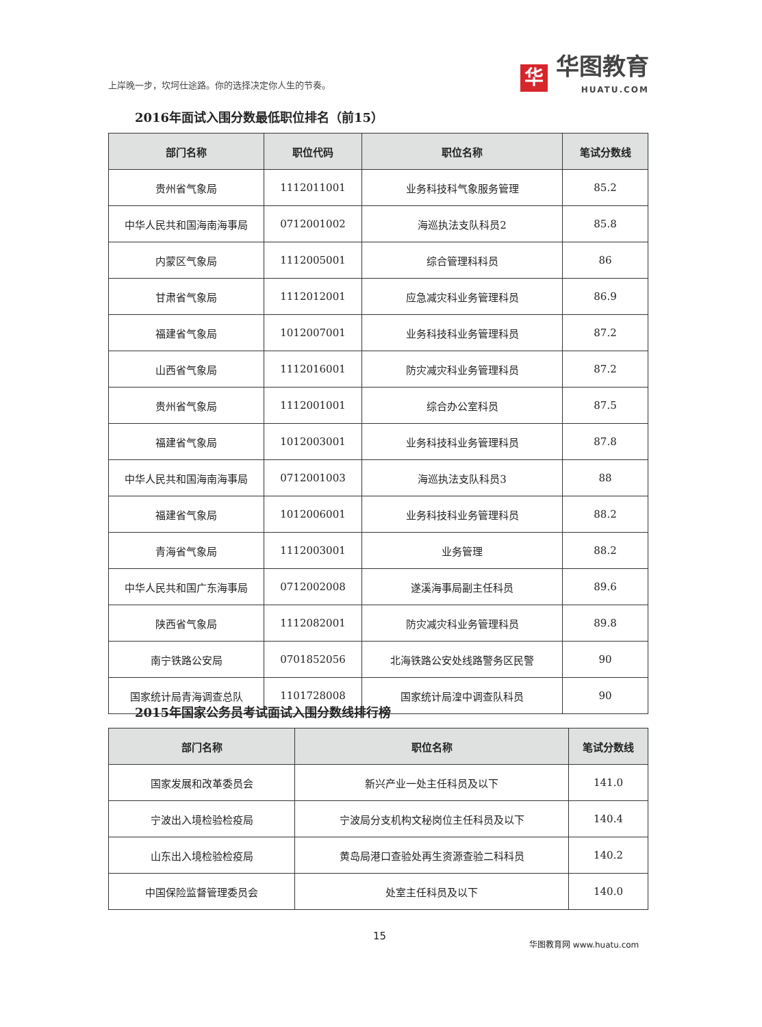上岸晚一步，坎坷仕途路。你的选择决定你人生的节奏。
华
华图教育
HUATU.COM
2016年面试入围分数最低职位排名（前15）
| 部门名称 | 职位代码 | 职位名称 | 笔试分数线 |
| --- | --- | --- | --- |
| 贵州省气象局 | 1112011001 | 业务科技科气象服务管理 | 85.2 |
| 中华人民共和国海南海事局 | 0712001002 | 海巡执法支队科员2 | 85.8 |
| 内蒙区气象局 | 1112005001 | 综合管理科科员 | 86 |
| 甘肃省气象局 | 1112012001 | 应急减灾科业务管理科员 | 86.9 |
| 福建省气象局 | 1012007001 | 业务科技科业务管理科员 | 87.2 |
| 山西省气象局 | 1112016001 | 防灾减灾科业务管理科员 | 87.2 |
| 贵州省气象局 | 1112001001 | 综合办公室科员 | 87.5 |
| 福建省气象局 | 1012003001 | 业务科技科业务管理科员 | 87.8 |
| 中华人民共和国海南海事局 | 0712001003 | 海巡执法支队科员3 | 88 |
| 福建省气象局 | 1012006001 | 业务科技科业务管理科员 | 88.2 |
| 青海省气象局 | 1112003001 | 业务管理 | 88.2 |
| 中华人民共和国广东海事局 | 0712002008 | 遂溪海事局副主任科员 | 89.6 |
| 陕西省气象局 | 1112082001 | 防灾减灾科业务管理科员 | 89.8 |
| 南宁铁路公安局 | 0701852056 | 北海铁路公安处线路警务区民警 | 90 |
| 国家统计局青海调查总队 | 1101728008 | 国家统计局湟中调查队科员 | 90 |
2015年国家公务员考试面试入围分数线排行榜
| 部门名称 | 职位名称 | 笔试分数线 |
| --- | --- | --- |
| 国家发展和改革委员会 | 新兴产业一处主任科员及以下 | 141.0 |
| 宁波出入境检验检疫局 | 宁波局分支机构文秘岗位主任科员及以下 | 140.4 |
| 山东出入境检验检疫局 | 黄岛局港口查验处再生资源查验二科科员 | 140.2 |
| 中国保险监督管理委员会 | 处室主任科员及以下 | 140.0 |
15
华图教育网 www.huatu.com